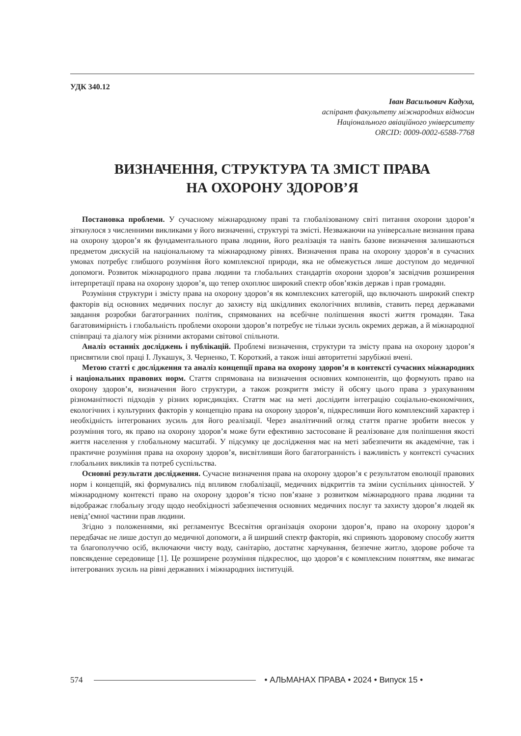УДК 340.12
Іван Васильович Кадуха,
аспірант факультету міжнародних відносин
Національного авіаційного університету
ORCID: 0009-0002-6588-7768
ВИЗНАЧЕННЯ, СТРУКТУРА ТА ЗМІСТ ПРАВА
НА ОХОРОНУ ЗДОРОВ’Я
Постановка проблеми. У сучасному міжнародному праві та глобалізованому світі питання охорони здоров’я зіткнулося з численними викликами у його визначенні, структурі та змісті. Незважаючи на універсальне визнання права на охорону здоров’я як фундаментального права людини, його реалізація та навіть базове визначення залишаються предметом дискусій на національному та міжнародному рівнях. Визначення права на охорону здоров’я в сучасних умовах потребує глибшого розуміння його комплексної природи, яка не обмежується лише доступом до медичної допомоги. Розвиток міжнародного права людини та глобальних стандартів охорони здоров’я засвідчив розширення інтерпретації права на охорону здоров’я, що тепер охоплює широкий спектр обов’язків держав і прав громадян.
Розуміння структури і змісту права на охорону здоров’я як комплексних категорій, що включають широкий спектр факторів від основних медичних послуг до захисту від шкідливих екологічних впливів, ставить перед державами завдання розробки багатогранних політик, спрямованих на всебічне поліпшення якості життя громадян. Така багатовимірність і глобальність проблеми охорони здоров’я потребує не тільки зусиль окремих держав, а й міжнародної співпраці та діалогу між різними акторами світової спільноти.
Аналіз останніх досліджень і публікацій. Проблемі визначення, структури та змісту права на охорону здоров’я присвятили свої праці І. Лукашук, З. Черненко, Т. Короткий, а також інші авторитетні зарубіжні вчені.
Метою статті є дослідження та аналіз концепції права на охорону здоров’я в контексті сучасних міжнародних і національних правових норм. Стаття спрямована на визначення основних компонентів, що формують право на охорону здоров’я, визначення його структури, а також розкриття змісту й обсягу цього права з урахуванням різноманітності підходів у різних юрисдикціях. Стаття має на меті дослідити інтеграцію соціально-економічних, екологічних і культурних факторів у концепцію права на охорону здоров’я, підкресливши його комплексний характер і необхідність інтегрованих зусиль для його реалізації. Через аналітичний огляд стаття прагне зробити внесок у розуміння того, як право на охорону здоров’я може бути ефективно застосоване й реалізоване для поліпшення якості життя населення у глобальному масштабі. У підсумку це дослідження має на меті забезпечити як академічне, так і практичне розуміння права на охорону здоров’я, висвітливши його багатогранність і важливість у контексті сучасних глобальних викликів та потреб суспільства.
Основні результати дослідження. Сучасне визначення права на охорону здоров’я є результатом еволюції правових норм і концепцій, які формувались під впливом глобалізації, медичних відкриттів та зміни суспільних цінностей. У міжнародному контексті право на охорону здоров’я тісно пов’язане з розвитком міжнародного права людини та відображає глобальну згоду щодо необхідності забезпечення основних медичних послуг та захисту здоров’я людей як невід’ємної частини прав людини.
Згідно з положеннями, які регламентує Всесвітня організація охорони здоров’я, право на охорону здоров’я передбачає не лише доступ до медичної допомоги, а й ширший спектр факторів, які сприяють здоровому способу життя та благополуччю осіб, включаючи чисту воду, санітарію, достатнє харчування, безпечне житло, здорове робоче та повсякденне середовище [1]. Це розширене розуміння підкреслює, що здоров’я є комплексним поняттям, яке вимагає інтегрованих зусиль на рівні державних і міжнародних інституцій.
574 • АЛЬМАНАХ ПРАВА • 2024 • Випуск 15 •